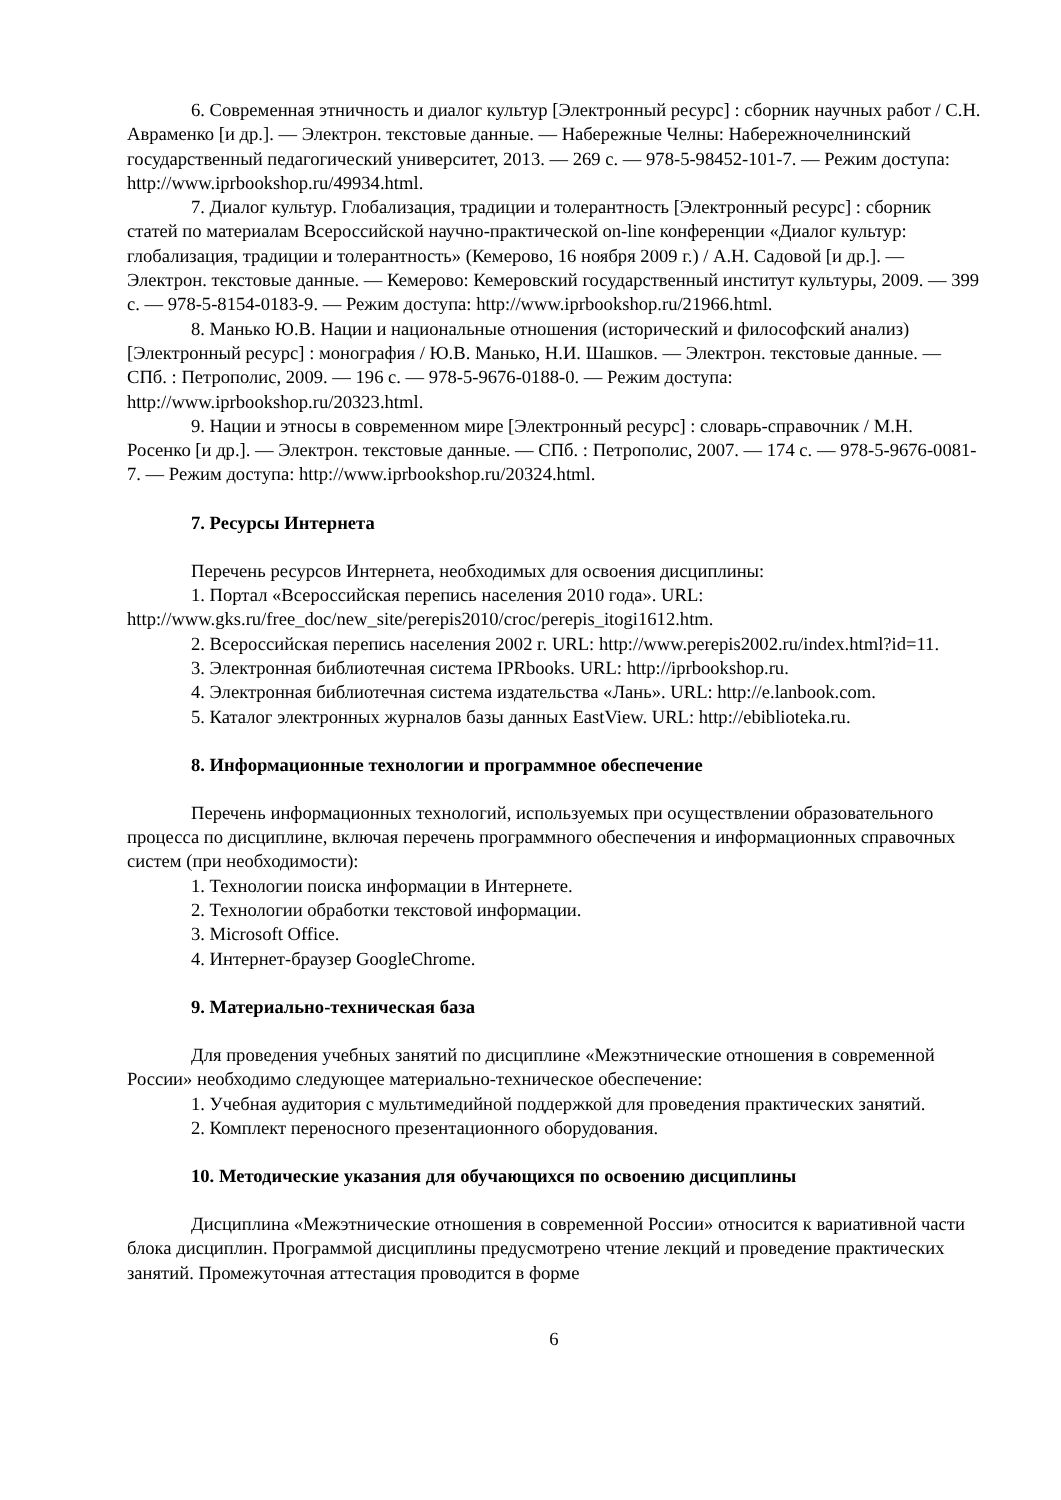6. Современная этничность и диалог культур [Электронный ресурс] : сборник научных работ / С.Н. Авраменко [и др.]. — Электрон. текстовые данные. — Набережные Челны: Набережночелнинский государственный педагогический университет, 2013. — 269 с. — 978-5-98452-101-7. — Режим доступа: http://www.iprbookshop.ru/49934.html.
7. Диалог культур. Глобализация, традиции и толерантность [Электронный ресурс] : сборник статей по материалам Всероссийской научно-практической on-line конференции «Диалог культур: глобализация, традиции и толерантность» (Кемерово, 16 ноября 2009 г.) / А.Н. Садовой [и др.]. — Электрон. текстовые данные. — Кемерово: Кемеровский государственный институт культуры, 2009. — 399 с. — 978-5-8154-0183-9. — Режим доступа: http://www.iprbookshop.ru/21966.html.
8. Манько Ю.В. Нации и национальные отношения (исторический и философский анализ) [Электронный ресурс] : монография / Ю.В. Манько, Н.И. Шашков. — Электрон. текстовые данные. — СПб. : Петрополис, 2009. — 196 с. — 978-5-9676-0188-0. — Режим доступа: http://www.iprbookshop.ru/20323.html.
9. Нации и этносы в современном мире [Электронный ресурс] : словарь-справочник / М.Н. Росенко [и др.]. — Электрон. текстовые данные. — СПб. : Петрополис, 2007. — 174 с. — 978-5-9676-0081-7. — Режим доступа: http://www.iprbookshop.ru/20324.html.
7. Ресурсы Интернета
Перечень ресурсов Интернета, необходимых для освоения дисциплины:
1. Портал «Всероссийская перепись населения 2010 года». URL: http://www.gks.ru/free_doc/new_site/perepis2010/croc/perepis_itogi1612.htm.
2. Всероссийская перепись населения 2002 г. URL: http://www.perepis2002.ru/index.html?id=11.
3. Электронная библиотечная система IPRbooks. URL: http://iprbookshop.ru.
4. Электронная библиотечная система издательства «Лань». URL: http://e.lanbook.com.
5. Каталог электронных журналов базы данных EastView. URL: http://ebiblioteka.ru.
8. Информационные технологии и программное обеспечение
Перечень информационных технологий, используемых при осуществлении образовательного процесса по дисциплине, включая перечень программного обеспечения и информационных справочных систем (при необходимости):
1. Технологии поиска информации в Интернете.
2. Технологии обработки текстовой информации.
3. Microsoft Office.
4. Интернет-браузер GoogleChrome.
9. Материально-техническая база
Для проведения учебных занятий по дисциплине «Межэтнические отношения в современной России» необходимо следующее материально-техническое обеспечение:
1. Учебная аудитория с мультимедийной поддержкой для проведения практических занятий.
2. Комплект переносного презентационного оборудования.
10. Методические указания для обучающихся по освоению дисциплины
Дисциплина «Межэтнические отношения в современной России» относится к вариативной части блока дисциплин. Программой дисциплины предусмотрено чтение лекций и проведение практических занятий. Промежуточная аттестация проводится в форме
6